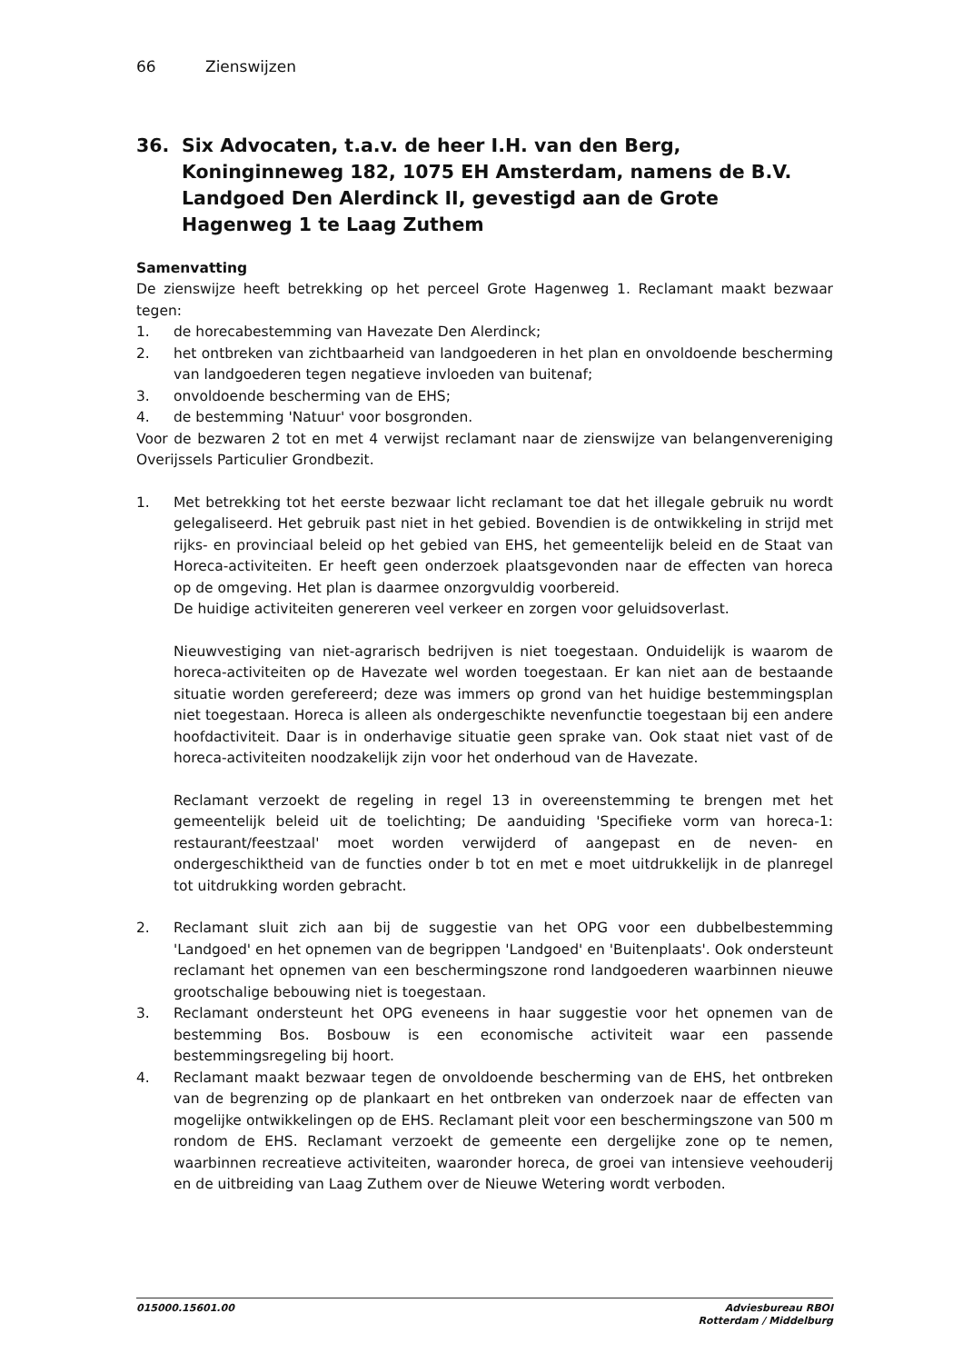66 Zienswijzen
36. Six Advocaten, t.a.v. de heer I.H. van den Berg, Koninginneweg 182, 1075 EH Amsterdam, namens de B.V. Landgoed Den Alerdinck II, gevestigd aan de Grote Hagenweg 1 te Laag Zuthem
Samenvatting
De zienswijze heeft betrekking op het perceel Grote Hagenweg 1. Reclamant maakt bezwaar tegen:
1. de horecabestemming van Havezate Den Alerdinck;
2. het ontbreken van zichtbaarheid van landgoederen in het plan en onvoldoende bescherming van landgoederen tegen negatieve invloeden van buitenaf;
3. onvoldoende bescherming van de EHS;
4. de bestemming 'Natuur' voor bosgronden.
Voor de bezwaren 2 tot en met 4 verwijst reclamant naar de zienswijze van belangenvereniging Overijssels Particulier Grondbezit.
1. Met betrekking tot het eerste bezwaar licht reclamant toe dat het illegale gebruik nu wordt gelegaliseerd. Het gebruik past niet in het gebied. Bovendien is de ontwikkeling in strijd met rijks- en provinciaal beleid op het gebied van EHS, het gemeentelijk beleid en de Staat van Horeca-activiteiten. Er heeft geen onderzoek plaatsgevonden naar de effecten van horeca op de omgeving. Het plan is daarmee onzorgvuldig voorbereid.
De huidige activiteiten genereren veel verkeer en zorgen voor geluidsoverlast.
Nieuwvestiging van niet-agrarisch bedrijven is niet toegestaan. Onduidelijk is waarom de horeca-activiteiten op de Havezate wel worden toegestaan. Er kan niet aan de bestaande situatie worden gerefereerd; deze was immers op grond van het huidige bestemmingsplan niet toegestaan. Horeca is alleen als ondergeschikte nevenfunctie toegestaan bij een andere hoofdactiviteit. Daar is in onderhavige situatie geen sprake van. Ook staat niet vast of de horeca-activiteiten noodzakelijk zijn voor het onderhoud van de Havezate.
Reclamant verzoekt de regeling in regel 13 in overeenstemming te brengen met het gemeentelijk beleid uit de toelichting; De aanduiding 'Specifieke vorm van horeca-1: restaurant/feestzaal' moet worden verwijderd of aangepast en de neven- en ondergeschiktheid van de functies onder b tot en met e moet uitdrukkelijk in de planregel tot uitdrukking worden gebracht.
2. Reclamant sluit zich aan bij de suggestie van het OPG voor een dubbelbestemming 'Landgoed' en het opnemen van de begrippen 'Landgoed' en 'Buitenplaats'. Ook ondersteunt reclamant het opnemen van een beschermingszone rond landgoederen waarbinnen nieuwe grootschalige bebouwing niet is toegestaan.
3. Reclamant ondersteunt het OPG eveneens in haar suggestie voor het opnemen van de bestemming Bos. Bosbouw is een economische activiteit waar een passende bestemmingsregeling bij hoort.
4. Reclamant maakt bezwaar tegen de onvoldoende bescherming van de EHS, het ontbreken van de begrenzing op de plankaart en het ontbreken van onderzoek naar de effecten van mogelijke ontwikkelingen op de EHS. Reclamant pleit voor een beschermingszone van 500 m rondom de EHS. Reclamant verzoekt de gemeente een dergelijke zone op te nemen, waarbinnen recreatieve activiteiten, waaronder horeca, de groei van intensieve veehouderij en de uitbreiding van Laag Zuthem over de Nieuwe Wetering wordt verboden.
015000.15601.00 Adviesbureau RBOI
Rotterdam / Middelburg